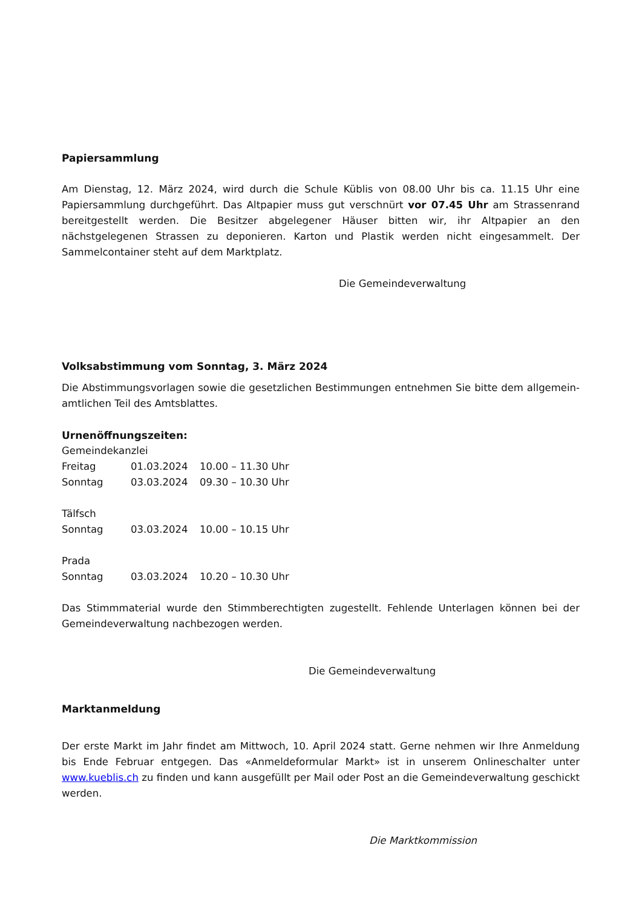Papiersammlung
Am Dienstag, 12. März 2024, wird durch die Schule Küblis von 08.00 Uhr bis ca. 11.15 Uhr eine Papiersammlung durchgeführt. Das Altpapier muss gut verschnürt vor 07.45 Uhr am Strassenrand bereitgestellt werden. Die Besitzer abgelegener Häuser bitten wir, ihr Altpapier an den nächstgelegenen Strassen zu deponieren. Karton und Plastik werden nicht eingesammelt. Der Sammelcontainer steht auf dem Marktplatz.
Die Gemeindeverwaltung
Volksabstimmung vom Sonntag, 3. März 2024
Die Abstimmungsvorlagen sowie die gesetzlichen Bestimmungen entnehmen Sie bitte dem allgemein-amtlichen Teil des Amtsblattes.
Urnenöffnungszeiten:
| Gemeindekanzlei | | |
| Freitag | 01.03.2024 | 10.00 – 11.30 Uhr |
| Sonntag | 03.03.2024 | 09.30 – 10.30 Uhr |
| Tälfsch | | |
| Sonntag | 03.03.2024 | 10.00 – 10.15 Uhr |
| Prada | | |
| Sonntag | 03.03.2024 | 10.20 – 10.30 Uhr |
Das Stimmmaterial wurde den Stimmberechtigten zugestellt. Fehlende Unterlagen können bei der Gemeindeverwaltung nachbezogen werden.
Die Gemeindeverwaltung
Marktanmeldung
Der erste Markt im Jahr findet am Mittwoch, 10. April 2024 statt. Gerne nehmen wir Ihre Anmeldung bis Ende Februar entgegen. Das «Anmeldeformular Markt» ist in unserem Onlineschalter unter www.kueblis.ch zu finden und kann ausgefüllt per Mail oder Post an die Gemeindeverwaltung geschickt werden.
Die Marktkommission